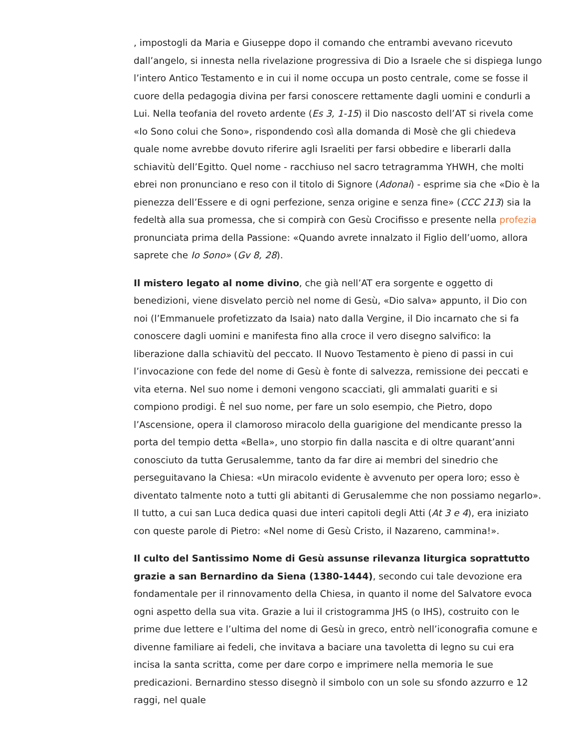, impostogli da Maria e Giuseppe dopo il comando che entrambi avevano ricevuto dall’angelo, si innesta nella rivelazione progressiva di Dio a Israele che si dispiega lungo l’intero Antico Testamento e in cui il nome occupa un posto centrale, come se fosse il cuore della pedagogia divina per farsi conoscere rettamente dagli uomini e condurli a Lui. Nella teofania del roveto ardente (Es 3, 1-15) il Dio nascosto dell’AT si rivela come «Io Sono colui che Sono», rispondendo così alla domanda di Mosè che gli chiedeva quale nome avrebbe dovuto riferire agli Israeliti per farsi obbedire e liberarli dalla schiavitù dell’Egitto. Quel nome - racchiuso nel sacro tetragramma YHWH, che molti ebrei non pronunciano e reso con il titolo di Signore (Adonai) - esprime sia che «Dio è la pienezza dell’Essere e di ogni perfezione, senza origine e senza fine» (CCC 213) sia la fedeltà alla sua promessa, che si compirà con Gesù Crocifisso e presente nella profezia pronunciata prima della Passione: «Quando avrete innalzato il Figlio dell’uomo, allora saprete che Io Sono» (Gv 8, 28).
Il mistero legato al nome divino, che già nell’AT era sorgente e oggetto di benedizioni, viene disvelato perciò nel nome di Gesù, «Dio salva» appunto, il Dio con noi (l’Emmanuele profetizzato da Isaia) nato dalla Vergine, il Dio incarnato che si fa conoscere dagli uomini e manifesta fino alla croce il vero disegno salvifico: la liberazione dalla schiavitù del peccato. Il Nuovo Testamento è pieno di passi in cui l’invocazione con fede del nome di Gesù è fonte di salvezza, remissione dei peccati e vita eterna. Nel suo nome i demoni vengono scacciati, gli ammalati guariti e si compiono prodigi. È nel suo nome, per fare un solo esempio, che Pietro, dopo l’Ascensione, opera il clamoroso miracolo della guarigione del mendicante presso la porta del tempio detta «Bella», uno storpio fin dalla nascita e di oltre quarant’anni conosciuto da tutta Gerusalemme, tanto da far dire ai membri del sinedrio che perseguitavano la Chiesa: «Un miracolo evidente è avvenuto per opera loro; esso è diventato talmente noto a tutti gli abitanti di Gerusalemme che non possiamo negarlo». Il tutto, a cui san Luca dedica quasi due interi capitoli degli Atti (At 3 e 4), era iniziato con queste parole di Pietro: «Nel nome di Gesù Cristo, il Nazareno, cammina!».
Il culto del Santissimo Nome di Gesù assunse rilevanza liturgica soprattutto grazie a san Bernardino da Siena (1380-1444), secondo cui tale devozione era fondamentale per il rinnovamento della Chiesa, in quanto il nome del Salvatore evoca ogni aspetto della sua vita. Grazie a lui il cristogramma JHS (o IHS), costruito con le prime due lettere e l’ultima del nome di Gesù in greco, entrò nell’iconografia comune e divenne familiare ai fedeli, che invitava a baciare una tavoletta di legno su cui era incisa la santa scritta, come per dare corpo e imprimere nella memoria le sue predicazioni. Bernardino stesso disegnò il simbolo con un sole su sfondo azzurro e 12 raggi, nel quale